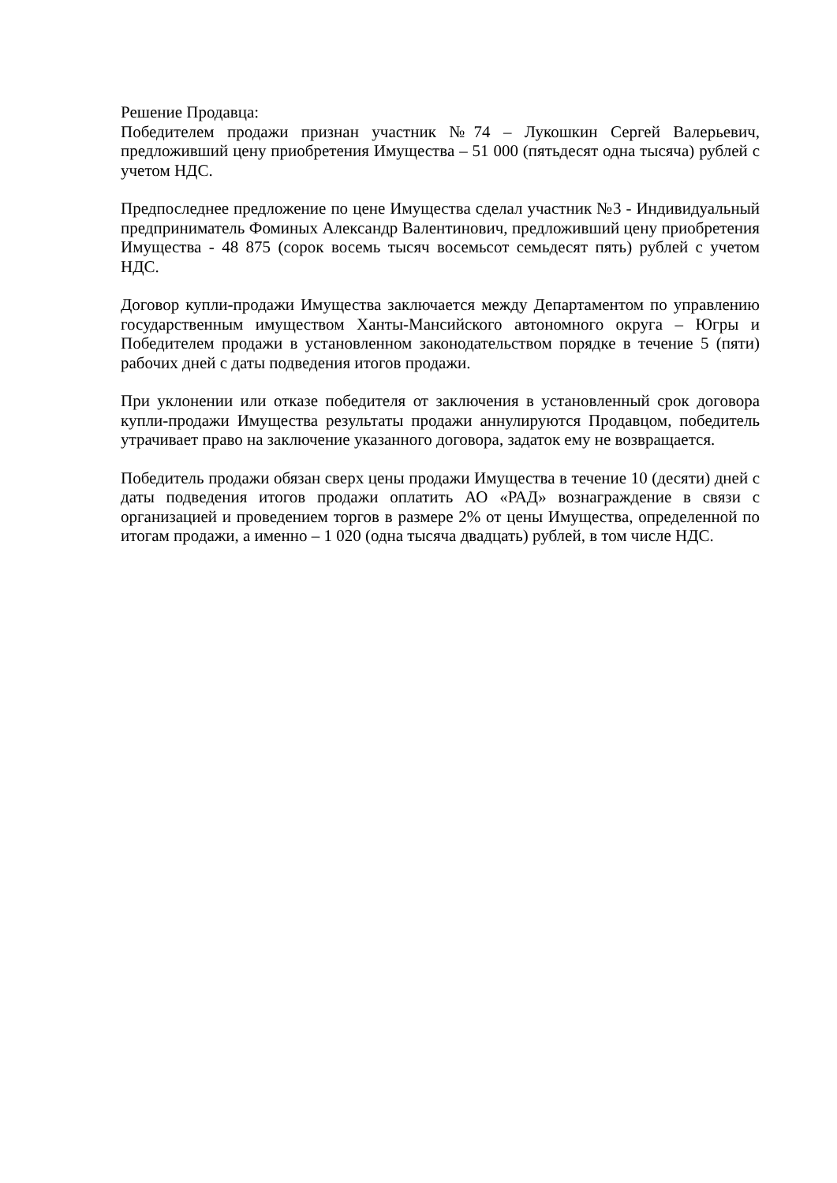Решение Продавца:
Победителем продажи признан участник №74 – Лукошкин Сергей Валерьевич, предложивший цену приобретения Имущества – 51 000 (пятьдесят одна тысяча) рублей с учетом НДС.
Предпоследнее предложение по цене Имущества сделал участник №3 - Индивидуальный предприниматель Фоминых Александр Валентинович, предложивший цену приобретения Имущества - 48 875 (сорок восемь тысяч восемьсот семьдесят пять) рублей с учетом НДС.
Договор купли-продажи Имущества заключается между Департаментом по управлению государственным имуществом Ханты-Мансийского автономного округа – Югры и Победителем продажи в установленном законодательством порядке в течение 5 (пяти) рабочих дней с даты подведения итогов продажи.
При уклонении или отказе победителя от заключения в установленный срок договора купли-продажи Имущества результаты продажи аннулируются Продавцом, победитель утрачивает право на заключение указанного договора, задаток ему не возвращается.
Победитель продажи обязан сверх цены продажи Имущества в течение 10 (десяти) дней с даты подведения итогов продажи оплатить АО «РАД» вознаграждение в связи с организацией и проведением торгов в размере 2% от цены Имущества, определенной по итогам продажи, а именно – 1 020 (одна тысяча двадцать) рублей, в том числе НДС.